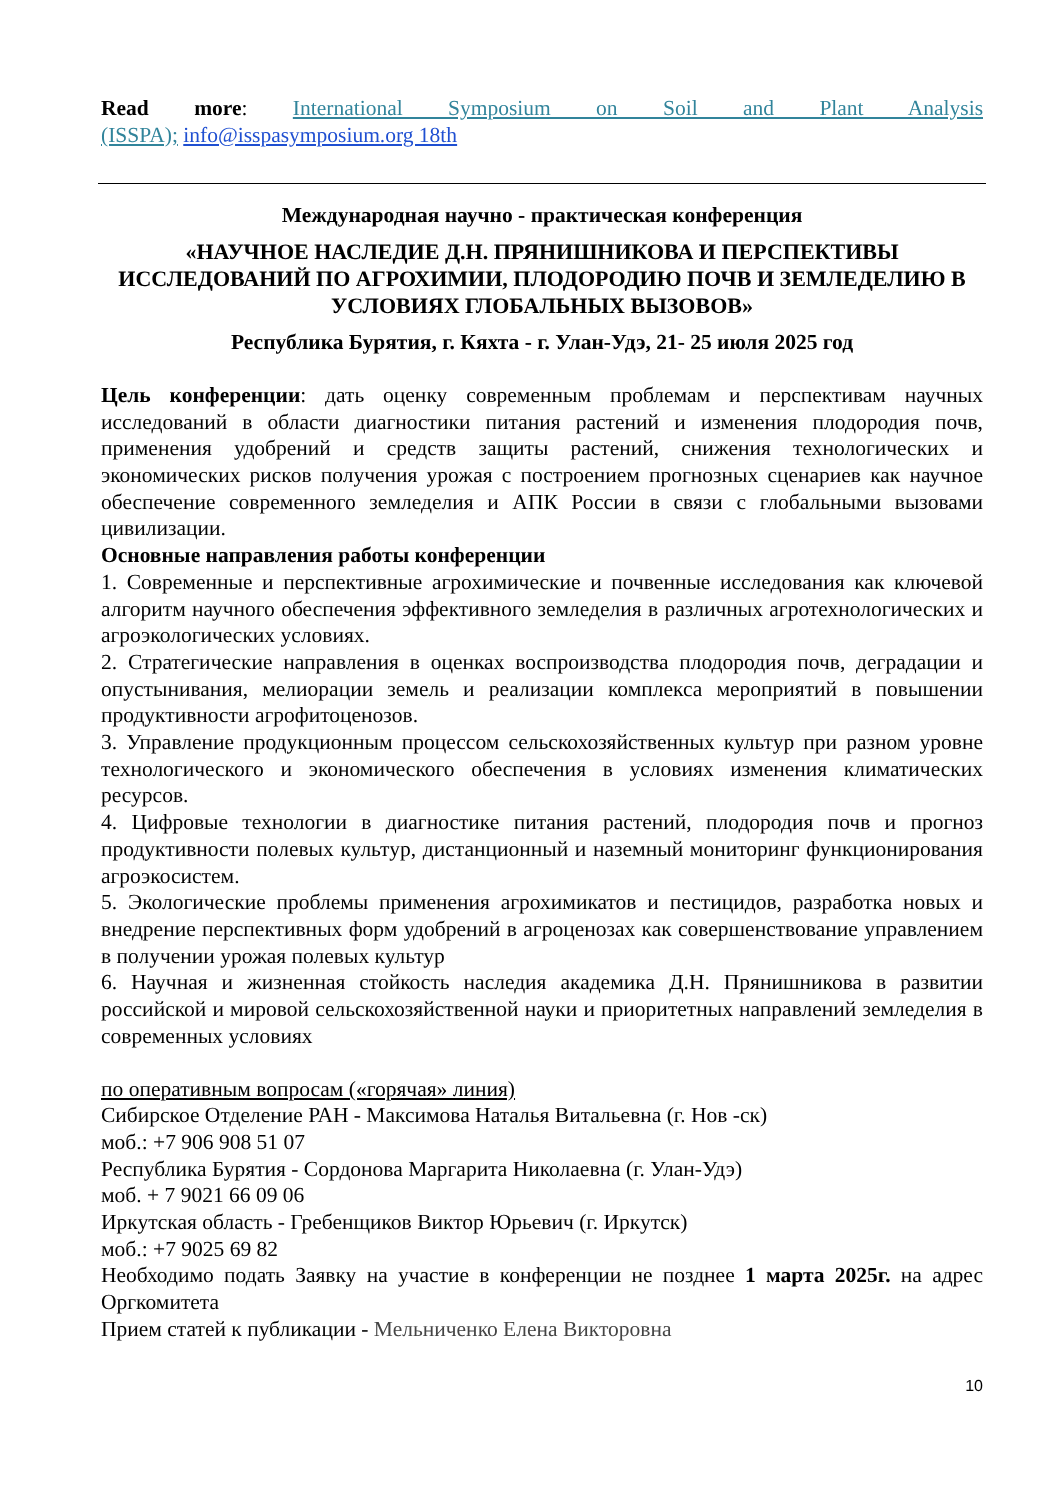Read more: International Symposium on Soil and Plant Analysis
(ISSPA); info@isspasymposium.org 18th
Международная научно - практическая конференция
«НАУЧНОЕ НАСЛЕДИЕ Д.Н. ПРЯНИШНИКОВА И ПЕРСПЕКТИВЫ ИССЛЕДОВАНИЙ ПО АГРОХИМИИ, ПЛОДОРОДИЮ ПОЧВ И ЗЕМЛЕДЕЛИЮ В УСЛОВИЯХ ГЛОБАЛЬНЫХ ВЫЗОВОВ»
Республика Бурятия, г. Кяхта - г. Улан-Удэ, 21- 25 июля 2025 год
Цель конференции: дать оценку современным проблемам и перспективам научных исследований в области диагностики питания растений и изменения плодородия почв, применения удобрений и средств защиты растений, снижения технологических и экономических рисков получения урожая с построением прогнозных сценариев как научное обеспечение современного земледелия и АПК России в связи с глобальными вызовами цивилизации.
Основные направления работы конференции
1. Современные и перспективные агрохимические и почвенные исследования как ключевой алгоритм научного обеспечения эффективного земледелия в различных агротехнологических и агроэкологических условиях.
2. Стратегические направления в оценках воспроизводства плодородия почв, деградации и опустынивания, мелиорации земель и реализации комплекса мероприятий в повышении продуктивности агрофитоценозов.
3. Управление продукционным процессом сельскохозяйственных культур при разном уровне технологического и экономического обеспечения в условиях изменения климатических ресурсов.
4. Цифровые технологии в диагностике питания растений, плодородия почв и прогноз продуктивности полевых культур, дистанционный и наземный мониторинг функционирования агроэкосистем.
5. Экологические проблемы применения агрохимикатов и пестицидов, разработка новых и внедрение перспективных форм удобрений в агроценозах как совершенствование управлением в получении урожая полевых культур
6. Научная и жизненная стойкость наследия академика Д.Н. Прянишникова в развитии российской и мировой сельскохозяйственной науки и приоритетных направлений земледелия в современных условиях
по оперативным вопросам («горячая» линия)
Сибирское Отделение РАН - Максимова Наталья Витальевна (г. Нов -ск)
моб.: +7 906 908 51 07
Республика Бурятия - Сордонова Маргарита Николаевна (г. Улан-Удэ)
моб. + 7 9021 66 09 06
Иркутская область - Гребенщиков Виктор Юрьевич (г. Иркутск)
моб.: +7 9025 69 82
Необходимо подать Заявку на участие в конференции не позднее 1 марта 2025г. на адрес Оргкомитета
Прием статей к публикации - Мельниченко Елена Викторовна
10